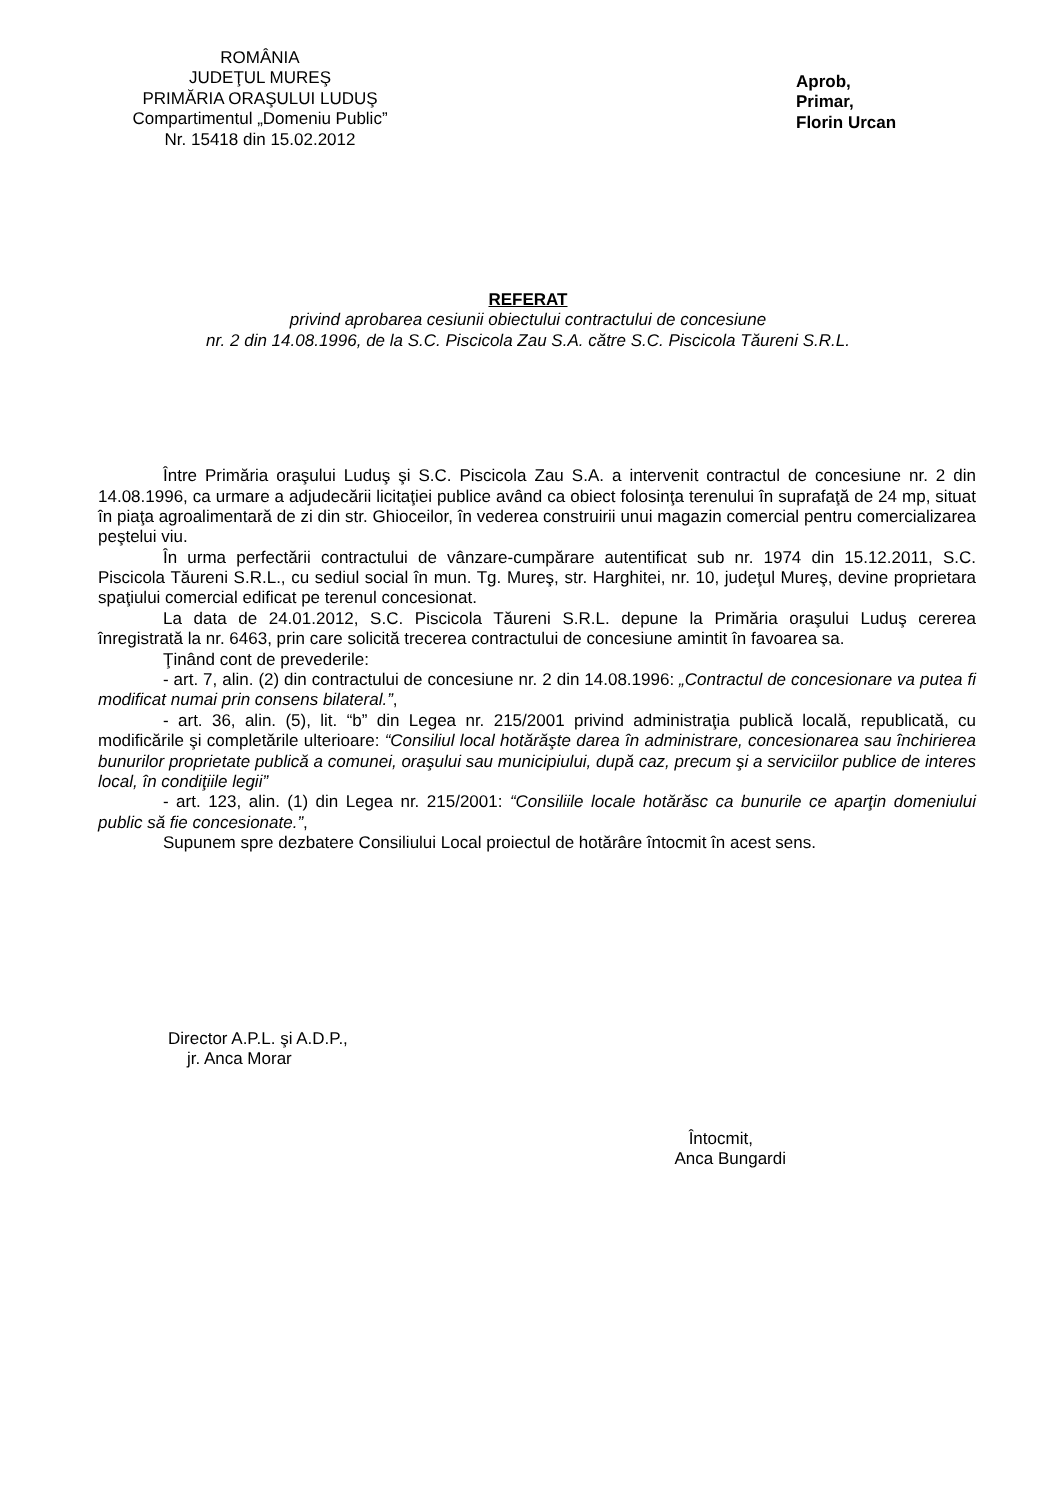ROMÂNIA
JUDEŢUL MUREŞ
PRIMĂRIA ORAŞULUI LUDUŞ
Compartimentul „Domeniu Public”
Nr. 15418 din 15.02.2012
Aprob,
Primar,
Florin Urcan
REFERAT
privind aprobarea cesiunii obiectului contractului de concesiune
nr. 2 din 14.08.1996, de la S.C. Piscicola Zau S.A. către S.C. Piscicola Tăureni S.R.L.
Între Primăria oraşului Luduş şi S.C. Piscicola Zau S.A. a intervenit contractul de concesiune nr. 2 din 14.08.1996, ca urmare a adjudecării licitaţiei publice având ca obiect folosinţa terenului în suprafaţă de 24 mp, situat în piaţa agroalimentară de zi din str. Ghioceilor, în vederea construirii unui magazin comercial pentru comercializarea peştelui viu.
În urma perfectării contractului de vânzare-cumpărare autentificat sub nr. 1974 din 15.12.2011, S.C. Piscicola Tăureni S.R.L., cu sediul social în mun. Tg. Mureş, str. Harghitei, nr. 10, judeţul Mureş, devine proprietara spaţiului comercial edificat pe terenul concesionat.
La data de 24.01.2012, S.C. Piscicola Tăureni S.R.L. depune la Primăria oraşului Luduş cererea înregistrată la nr. 6463, prin care solicită trecerea contractului de concesiune amintit în favoarea sa.
Ţinând cont de prevederile:
- art. 7, alin. (2) din contractului de concesiune nr. 2 din 14.08.1996: „Contractul de concesionare va putea fi modificat numai prin consens bilateral.”,
- art. 36, alin. (5), lit. “b” din Legea nr. 215/2001 privind administraţia publică locală, republicată, cu modificările şi completările ulterioare: “Consiliul local hotărăşte darea în administrare, concesionarea sau închirierea bunurilor proprietate publică a comunei, oraşului sau municipiului, după caz, precum şi a serviciilor publice de interes local, în condiţiile legii”
- art. 123, alin. (1) din Legea nr. 215/2001: “Consiliile locale hotărăsc ca bunurile ce aparţin domeniului public să fie concesionate.”,
Supunem spre dezbatere Consiliului Local proiectul de hotărâre întocmit în acest sens.
Director A.P.L. şi A.D.P.,
jr. Anca Morar
Întocmit,
Anca Bungardi